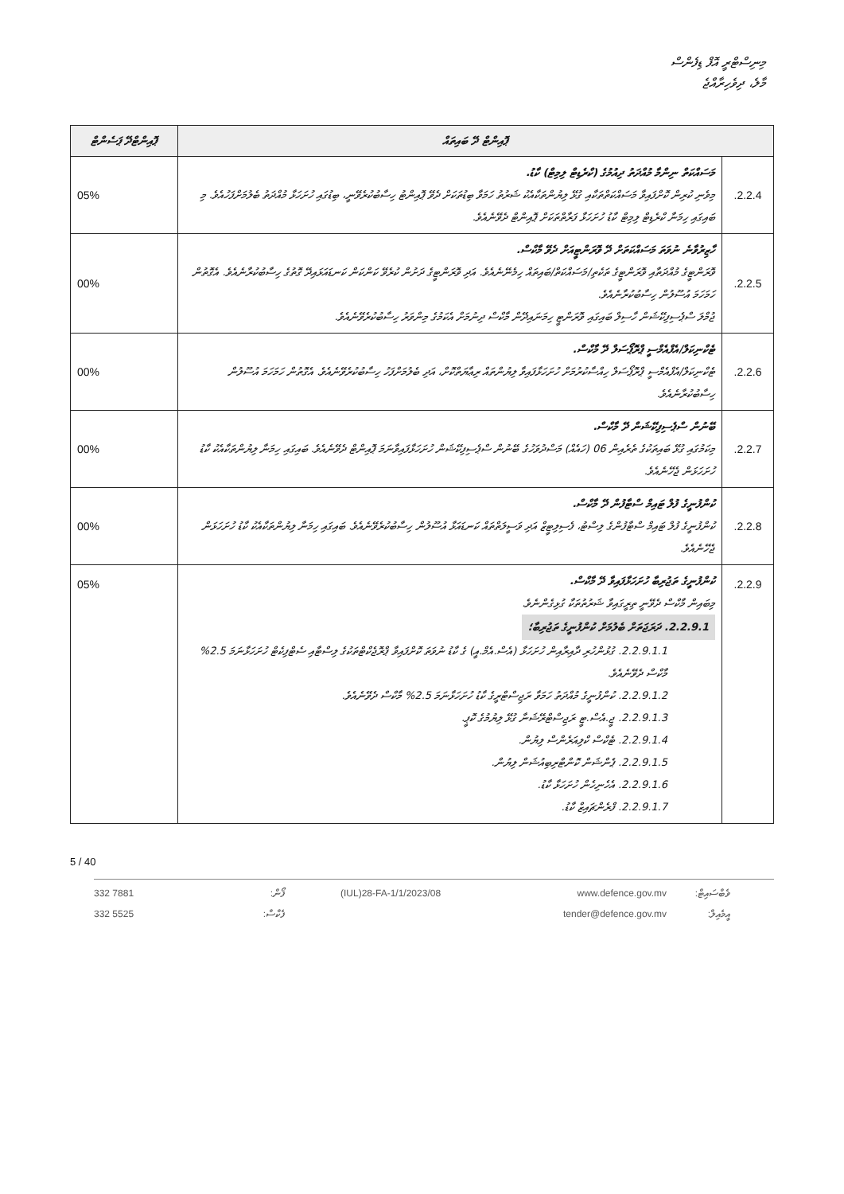މިނިސްޓްރީ އޮފް ޑިފެންސް
މާލެ، ދިވެހިރާއްޖެ
| ޕޮއިންޓް ދޭ ބައިތައް | | ޕޮއިންޓްދޭ ޕަސެންޓް |
| --- | --- | --- |
| 2.2.4. | މަސައްކަތް ނިންމާ މުއްދަތު ދިއުމުގެ (ކްރެޑިޓް ލިމިޓް) ކާޑު. މިވެނި ކުރިން ކޮށްފައިވާ މަސައްކަތްތަކާއި ގުޅޭ ލިޔުންތަކާއެކު ޝަރުތު ހަމަވާ ބިޑުތަކަށް ދެވޭ ޕޮއިންޓު ހިސާބުކުރެވޭނީ، ބިޑުގައި ހުށަހަޅާ މުއްދަތު ބެލުމަށްފަހުއެވެ. މި ބައިގައި ހިމަނާ ކްރެޑިޓް ލިމިޓް ކާޑު ހުށަހަޅާ ފަރާތްތަކަށް ޕޮއިންޓް ދެވޭނެއެވެ. | 05% |
| 2.2.5. | ހާޒިރުވާނެ ނުވަތަ މަސައްކަތަށް ދޭ ވޮރަންޓީއަށް ދެވޭ މާކްސް. ވޮރަންޓީގެ މުއްދަތާއި ވޮރަންޓީގެ ތަކެތި/މަސައްކަތް/ބައިތައް ހިމެނޭނެއެވެ. އަދި ވޮރަންޓީގެ ދަށުން ކުރެވޭ ކަންކަން ކަނޑައަޅައިދޭ ގޮތުގެ ހިސާބުކުރާނެއެވެ. އެގޮތުން ހަމަހަމަ އުސޫލުން ހިސާބުކުރާނެއެވެ. ޖުމްލަ ސްޕެސިފިކޭޝަން ހާސިލް ބައިގައި ވޮރަންޓީ ހިމަނައިދޭން މާކްސް ދިނުމަށް އެކަމުގެ މިންވަރު ހިސާބުކުރެވޭނެއެވެ. | 00% |
| 2.2.6. | ޓެކްނިކަލް/އެފްއެމްސީ ޕްރޮޕޯސަލް ދޭ މާކްސް. ޓެކްނިކަލް/އެފްއެމްސީ ޕްރޮޕޯސަލް ހިއްސާކުރުމަށް ހުށަހަޅާފައިވާ ލިޔުންތައް ރިޢާޔަތްކޮށް، އަދި ބެލުމަށްފަހު ހިސާބުކުރެވޭނެއެވެ. އެގޮތުން ހަމަހަމަ އުސޫލުން ހިސާބުކުރާނެއެވެ. | 00% |
| 2.2.7. | ބޭނުން ސްޕެސިފިކޭޝަން ދޭ މާކްސް. މިކަމުގައި ގުޅޭ ބައިތަކުގެ ތެރެއިން 06 (ހައެއް) މަސްދުވަހުގެ ބޭނުން ސްޕެސިފިކޭޝަން ހުށަހަޅާފައިވާނަމަ ޕޮއިންޓް ދެވޭނެއެވެ. ބައިގައި ހިމަނާ ލިޔުންތަކާއެކު ކާޑު ހުށަހަޅަން ޖެހޭނެއެވެ. | 00% |
| 2.2.8. | ކުންފުނީގެ ފުލް ޓައިމް ސްޓާފުން ދޭ މާކްސް. ކުންފުނީގެ ފުލް ޓައިމް ސްޓާފުންގެ ލިސްޓު، ފެސިލިޓީޒް އަދި ވަސީލަތްތައް ކަނޑައަޅާ އުސޫލުން ހިސާބުކުރެވޭނެއެވެ. ބައިގައި ހިމަނާ ލިޔުންތަކާއެކު ކާޑު ހުށަހަޅަން ޖެހޭނެއެވެ. | 00% |
| 2.2.9. | ކުންފުނީގެ ތަޖުރިބާ ހުށަހަޅާފައިވާ ދޭ މާކްސް. މިބައިން މާކްސް ދެވޭނީ ތިރީގައިވާ ޝަރުތުތަކާ ގުޅިގެންނެވެ. 2.2.9.1. ދަރަޖަތަށް ބެލުމަށް ކުންފުނީގެ ތަޖުރިބާ؛ 2.2.9.1.1. ގުޅުންހުރި ދާއިރާއިން ހުށަހަޅާ (އެސް.އެމް.އީ) ގެ ކާޑު ނުވަތަ ކޮށްފައިވާ ޕްރޮޖެކްޓްތަކުގެ ލިސްޓާއި ސެޓްފިކެޓް ހުށަހަޅާނަމަ 2.5% މާކްސް ދެވޭނެއެވެ. 2.2.9.1.2. ކުންފުނީގެ މުއްދަތު ހަމަވާ ރަޖިސްޓްރީގެ ކާޑު ހުށަހަޅާނަމަ 2.5% މާކްސް ދެވޭނެއެވެ. 2.2.9.1.3. ޖީ.އެސް.ޓީ ރަޖިސްޓްރޭޝަނާ ގުޅޭ ލިޔުމުގެ ކޮޕީ. 2.2.9.1.4. ޓެކްސް ކްލިއަރެންސް ލިޔުން. 2.2.9.1.5. ޕެންޝަން ކޮންޓްރިބިއުޝަން ލިޔުން. 2.2.9.1.6. އެހެނިހެން ހުށަހަޅާ ކާޑު. 2.2.9.1.7. ފްރެންޗައިޒް ކާޑު. | 05% |
5 / 40
332 7881
332 5525 ފޯން:
ފެކްސް: (IUL)28-FA-1/1/2023/08 www.defence.gov.mv
tender@defence.gov.mv ވެބްސައިޓް:
އީމެއިލް: